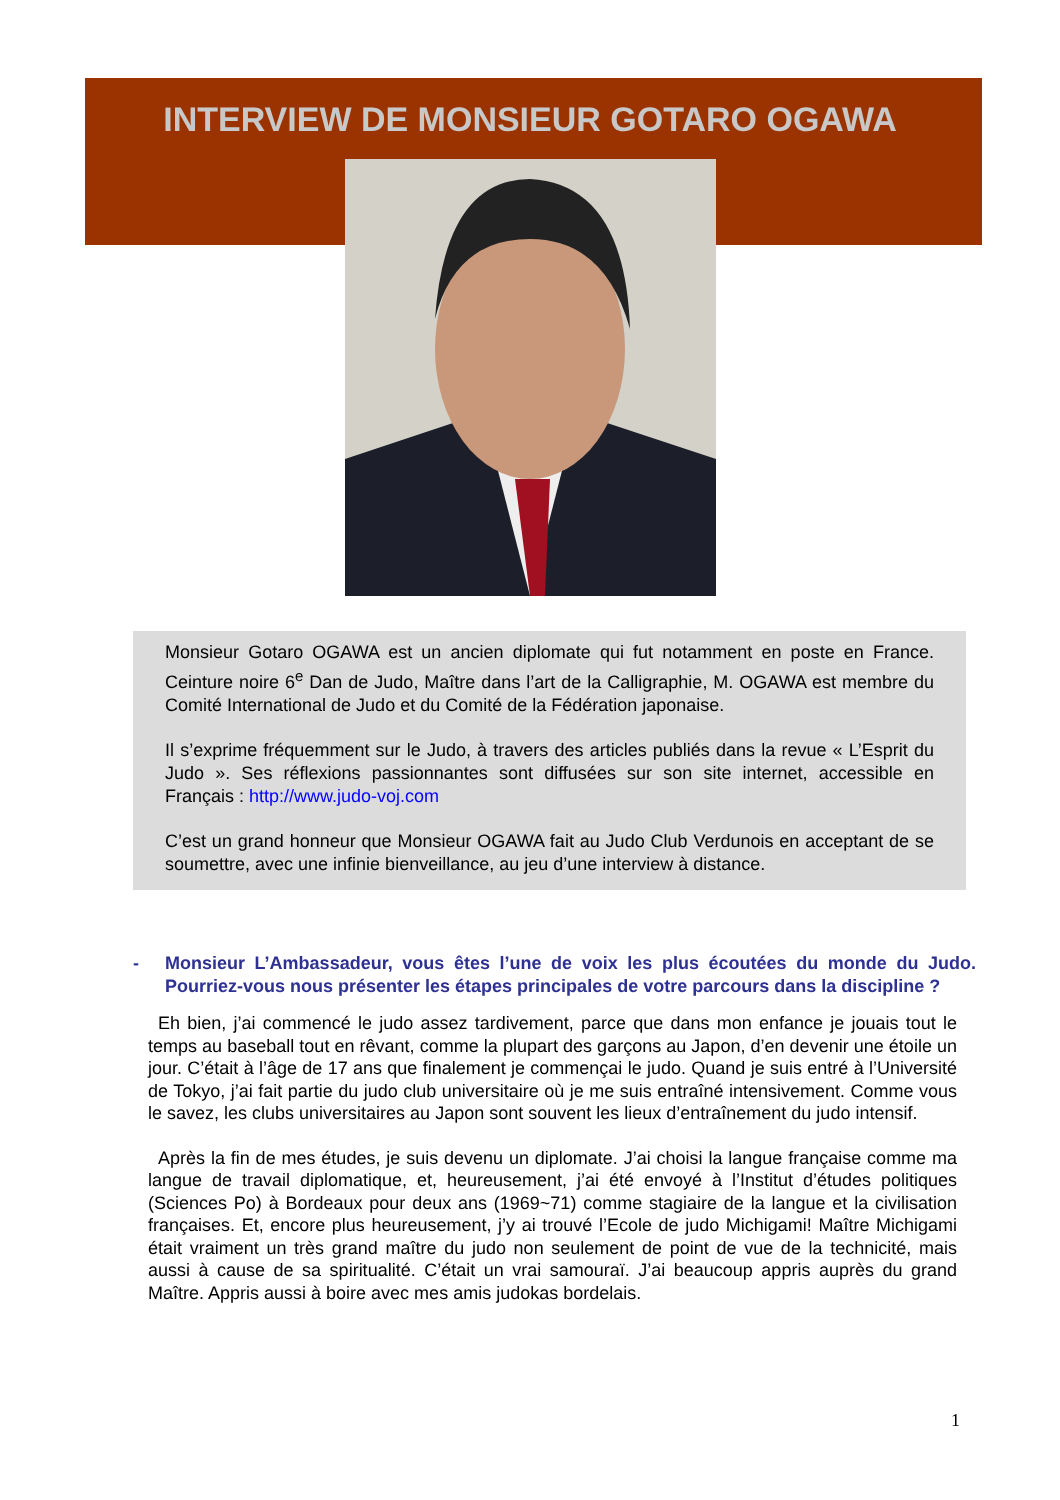INTERVIEW DE MONSIEUR GOTARO OGAWA
Monsieur Gotaro OGAWA est un ancien diplomate qui fut notamment en poste en France. Ceinture noire 6<sup>e</sup> Dan de Judo, Maître dans l’art de la Calligraphie, M. OGAWA est membre du Comité International de Judo et du Comité de la Fédération japonaise.
Il s’exprime fréquemment sur le Judo, à travers des articles publiés dans la revue « L’Esprit du Judo ». Ses réflexions passionnantes sont diffusées sur son site internet, accessible en Français : http://www.judo-voj.com
C’est un grand honneur que Monsieur OGAWA fait au Judo Club Verdunois en acceptant de se soumettre, avec une infinie bienveillance, au jeu d’une interview à distance.
- Monsieur L’Ambassadeur, vous êtes l’une de voix les plus écoutées du monde du Judo. Pourriez-vous nous présenter les étapes principales de votre parcours dans la discipline ?
Eh bien, j’ai commencé le judo assez tardivement, parce que dans mon enfance je jouais tout le temps au baseball tout en rêvant, comme la plupart des garçons au Japon, d’en devenir une étoile un jour. C’était à l’âge de 17 ans que finalement je commençai le judo. Quand je suis entré à l’Université de Tokyo, j’ai fait partie du judo club universitaire où je me suis entraîné intensivement. Comme vous le savez, les clubs universitaires au Japon sont souvent les lieux d’entraînement du judo intensif.
Après la fin de mes études, je suis devenu un diplomate. J’ai choisi la langue française comme ma langue de travail diplomatique, et, heureusement, j’ai été envoyé à l’Institut d’études politiques (Sciences Po) à Bordeaux pour deux ans (1969~71) comme stagiaire de la langue et la civilisation françaises. Et, encore plus heureusement, j’y ai trouvé l’Ecole de judo Michigami! Maître Michigami était vraiment un très grand maître du judo non seulement de point de vue de la technicité, mais aussi à cause de sa spiritualité. C’était un vrai samouraï. J’ai beaucoup appris auprès du grand Maître. Appris aussi à boire avec mes amis judokas bordelais.
1